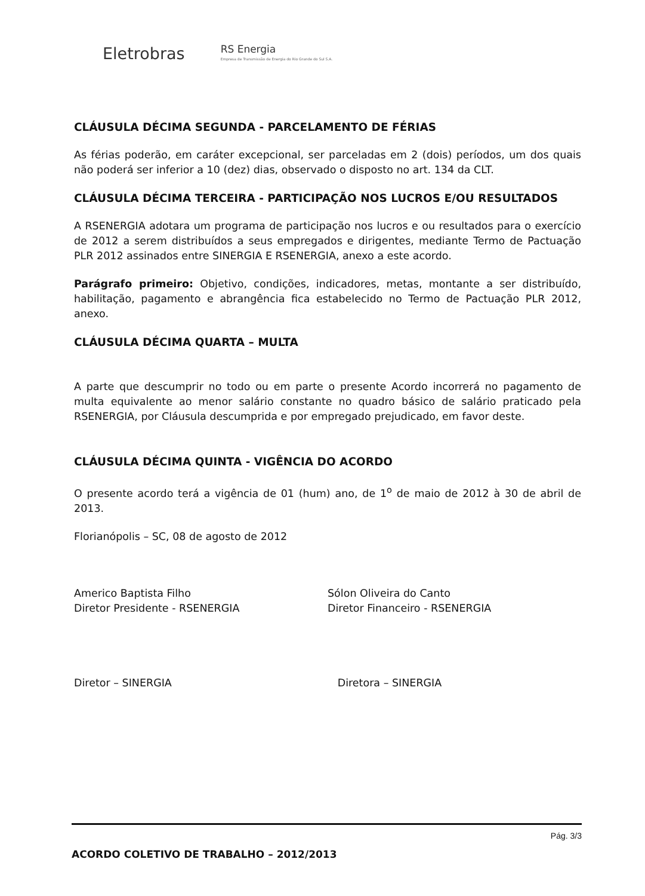Eletrobras
RS Energia
Empresa de Transmissão de Energia do Rio Grande do Sul S.A.
CLÁUSULA DÉCIMA SEGUNDA - PARCELAMENTO DE FÉRIAS
As férias poderão, em caráter excepcional, ser parceladas em 2 (dois) períodos, um dos quais não poderá ser inferior a 10 (dez) dias, observado o disposto no art. 134 da CLT.
CLÁUSULA DÉCIMA TERCEIRA - PARTICIPAÇÃO NOS LUCROS E/OU RESULTADOS
A RSENERGIA adotara um programa de participação nos lucros e ou resultados para o exercício de 2012 a serem distribuídos a seus empregados e dirigentes, mediante Termo de Pactuação PLR 2012 assinados entre SINERGIA E RSENERGIA, anexo a este acordo.
Parágrafo primeiro: Objetivo, condições, indicadores, metas, montante a ser distribuído, habilitação, pagamento e abrangência fica estabelecido no Termo de Pactuação PLR 2012, anexo.
CLÁUSULA DÉCIMA QUARTA – MULTA
A parte que descumprir no todo ou em parte o presente Acordo incorrerá no pagamento de multa equivalente ao menor salário constante no quadro básico de salário praticado pela RSENERGIA, por Cláusula descumprida e por empregado prejudicado, em favor deste.
CLÁUSULA DÉCIMA QUINTA - VIGÊNCIA DO ACORDO
O presente acordo terá a vigência de 01 (hum) ano, de 1<sup>o</sup> de maio de 2012 à 30 de abril de 2013.
Florianópolis – SC, 08 de agosto de 2012
Americo Baptista Filho
Diretor Presidente - RSENERGIA
Sólon Oliveira do Canto
Diretor Financeiro - RSENERGIA
Diretor – SINERGIA Diretora – SINERGIA
Pág. 3/3
ACORDO COLETIVO DE TRABALHO – 2012/2013